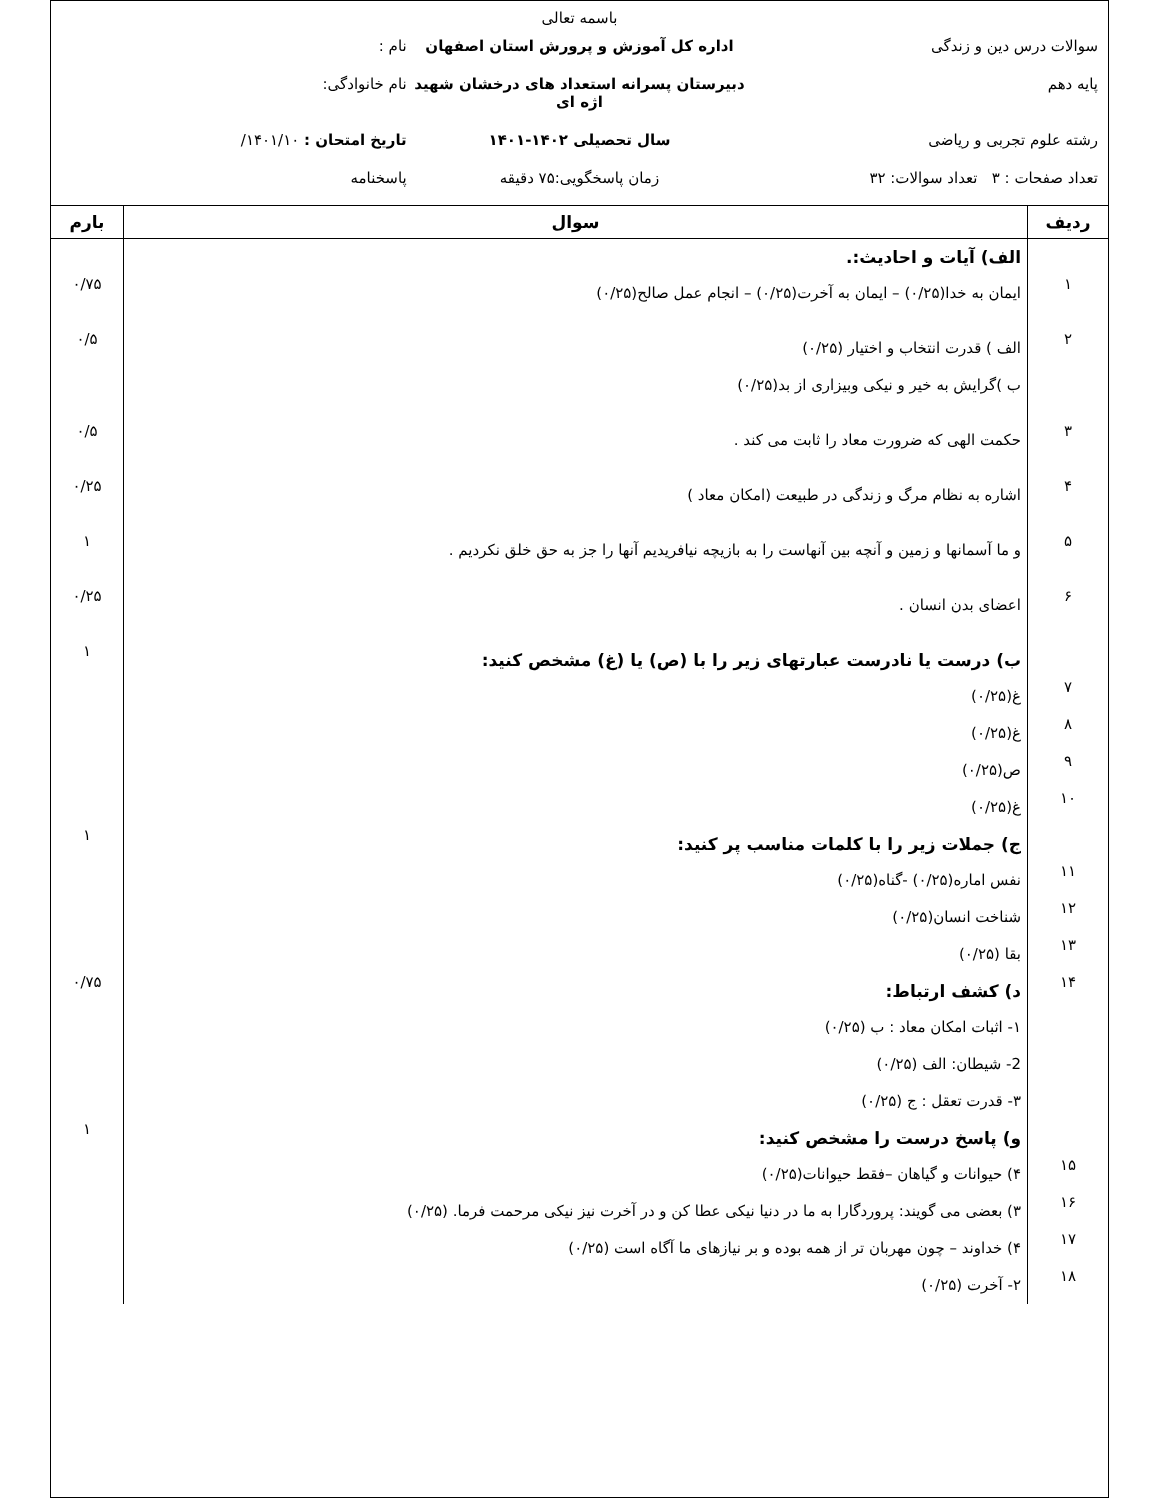باسمه تعالی
سوالات درس دین و زندگی اداره کل آموزش و پرورش استان اصفهان
نام :
پایه دهم دبیرستان پسرانه استعداد های درخشان شهید اژه ای
نام خانوادگی:
رشته علوم تجربی و ریاضی سال تحصیلی ۱۴۰۲-۱۴۰۱ تاریخ امتحان : ۱۴۰۱/۱۰/
تعداد صفحات : ۳ تعداد سوالات: ۳۲
زمان پاسخگویی:۷۵ دقیقه پاسخنامه
| ردیف | سوال | بارم |
| --- | --- | --- |
| | الف) آیات و احادیث:. | |
| ۱ | ایمان به خدا(۰/۲۵) – ایمان به آخرت(۰/۲۵) – انجام عمل صالح(۰/۲۵) | ۰/۷۵ |
| ۲ | الف ) قدرت انتخاب و اختیار (۰/۲۵) ب )گرایش به خیر و نیکی وبیزاری از بد(۰/۲۵) | ۰/۵ |
| ۳ | حکمت الهی که ضرورت معاد را ثابت می کند . | ۰/۵ |
| ۴ | اشاره به نظام مرگ و زندگی در طبیعت (امکان معاد ) | ۰/۲۵ |
| ۵ | و ما آسمانها و زمین و آنچه بین آنهاست را به بازیچه نیافریدیم آنها را جز به حق خلق نکردیم . | ۱ |
| ۶ | اعضای بدن انسان . | ۰/۲۵ |
| | ب) درست یا نادرست عبارتهای زیر را با (ص) یا (غ) مشخص کنید: | ۱ |
| ۷ | غ(۰/۲۵) | |
| ۸ | غ(۰/۲۵) | |
| ۹ | ص(۰/۲۵) | |
| ۱۰ | غ(۰/۲۵) | |
| | ج) جملات زیر را با کلمات مناسب پر کنید: | ۱ |
| ۱۱ | نفس اماره(۰/۲۵) -گناه(۰/۲۵) | |
| ۱۲ | شناخت انسان(۰/۲۵) | |
| ۱۳ | بقا (۰/۲۵) | |
| ۱۴ | د) کشف ارتباط: ۱- اثبات امکان معاد : ب (۰/۲۵) 2- شیطان: الف (۰/۲۵) ۳- قدرت تعقل : ج (۰/۲۵) | ۰/۷۵ |
| | و) پاسخ درست را مشخص کنید: | ۱ |
| ۱۵ | ۴) حیوانات و گیاهان –فقط حیوانات(۰/۲۵) | |
| ۱۶ | ۳) بعضی می گویند: پروردگارا به ما در دنیا نیکی عطا کن و در آخرت نیز نیکی مرحمت فرما. (۰/۲۵) | |
| ۱۷ | ۴) خداوند – چون مهربان تر از همه بوده و بر نیازهای ما آگاه است (۰/۲۵) | |
| ۱۸ | ۲- آخرت (۰/۲۵) | |